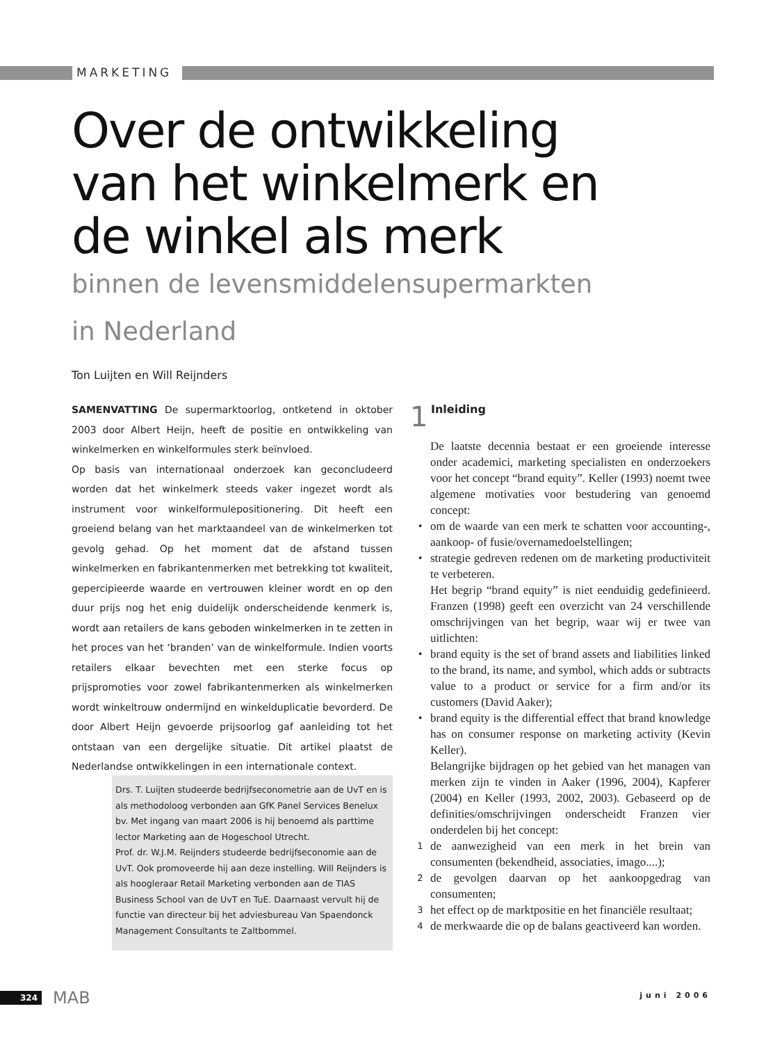MARKETING
Over de ontwikkeling
van het winkelmerk en
de winkel als merk
binnen de levensmiddelensupermarkten
in Nederland
Ton Luijten en Will Reijnders
SAMENVATTING De supermarktoorlog, ontketend in oktober 2003 door Albert Heijn, heeft de positie en ontwikkeling van winkelmerken en winkelformules sterk beïnvloed.
Op basis van internationaal onderzoek kan geconcludeerd worden dat het winkelmerk steeds vaker ingezet wordt als instrument voor winkelformulepositionering. Dit heeft een groeiend belang van het marktaandeel van de winkelmerken tot gevolg gehad. Op het moment dat de afstand tussen winkelmerken en fabrikantenmerken met betrekking tot kwaliteit, gepercipieerde waarde en vertrouwen kleiner wordt en op den duur prijs nog het enig duidelijk onderscheidende kenmerk is, wordt aan retailers de kans geboden winkelmerken in te zetten in het proces van het ‘branden’ van de winkelformule. Indien voorts retailers elkaar bevechten met een sterke focus op prijspromoties voor zowel fabrikantenmerken als winkelmerken wordt winkeltrouw ondermijnd en winkelduplicatie bevorderd. De door Albert Heijn gevoerde prijsoorlog gaf aanleiding tot het ontstaan van een dergelijke situatie. Dit artikel plaatst de Nederlandse ontwikkelingen in een internationale context.
Drs. T. Luijten studeerde bedrijfseconometrie aan de UvT en is als methodoloog verbonden aan GfK Panel Services Benelux bv. Met ingang van maart 2006 is hij benoemd als parttime lector Marketing aan de Hogeschool Utrecht.
Prof. dr. W.J.M. Reijnders studeerde bedrijfseconomie aan de UvT. Ook promoveerde hij aan deze instelling. Will Reijnders is als hoogleraar Retail Marketing verbonden aan de TIAS Business School van de UvT en TuE. Daarnaast vervult hij de functie van directeur bij het adviesbureau Van Spaendonck Management Consultants te Zaltbommel.
1
Inleiding
De laatste decennia bestaat er een groeiende interesse onder academici, marketing specialisten en onderzoekers voor het concept “brand equity”. Keller (1993) noemt twee algemene motivaties voor bestudering van genoemd concept:
•
om de waarde van een merk te schatten voor accounting-, aankoop- of fusie/overnamedoelstellingen;
•
strategie gedreven redenen om de marketing productiviteit te verbeteren.
Het begrip “brand equity” is niet eenduidig gedefinieerd. Franzen (1998) geeft een overzicht van 24 verschillende omschrijvingen van het begrip, waar wij er twee van uitlichten:
•
brand equity is the set of brand assets and liabilities linked to the brand, its name, and symbol, which adds or subtracts value to a product or service for a firm and/or its customers (David Aaker);
•
brand equity is the differential effect that brand knowledge has on consumer response on marketing activity (Kevin Keller).
Belangrijke bijdragen op het gebied van het managen van merken zijn te vinden in Aaker (1996, 2004), Kapferer (2004) en Keller (1993, 2002, 2003). Gebaseerd op de definities/omschrijvingen onderscheidt Franzen vier onderdelen bij het concept:
1
de aanwezigheid van een merk in het brein van consumenten (bekendheid, associaties, imago....);
2
de gevolgen daarvan op het aankoopgedrag van consumenten;
3
het effect op de marktpositie en het financiële resultaat;
4
de merkwaarde die op de balans geactiveerd kan worden.
324 MAB
juni 2006